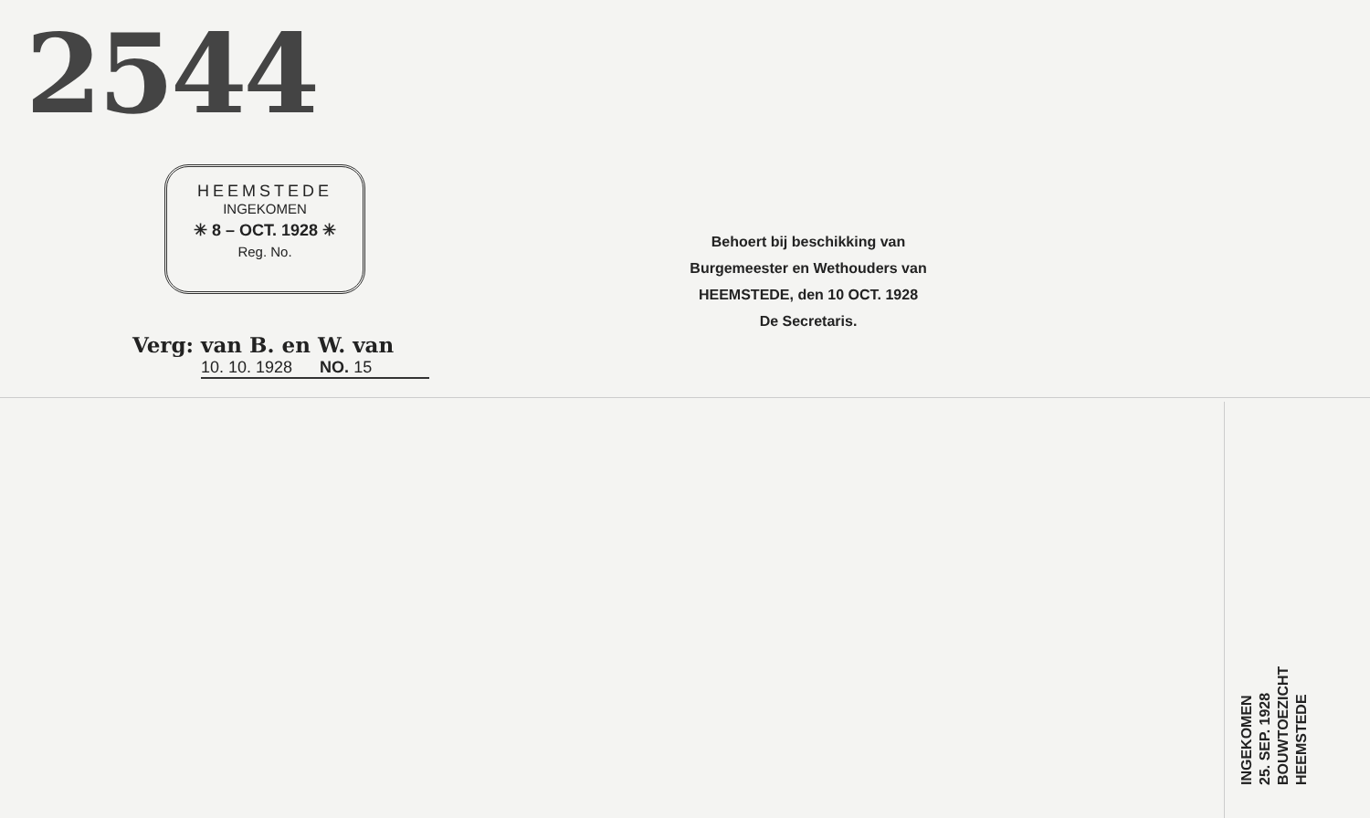2544
HEEMSTEDE
INGEKOMEN
✳ 8 – OCT. 1928 ✳
Reg. No.
Verg: van B. en W. van
10. 10. 1928 NO. 15
Behoert bij beschikking van
Burgemeester en Wethouders van
HEEMSTEDE, den 10 OCT. 1928
De Secretaris.
INGEKOMEN
25. SEP. 1928
BOUWTOEZICHT
HEEMSTEDE